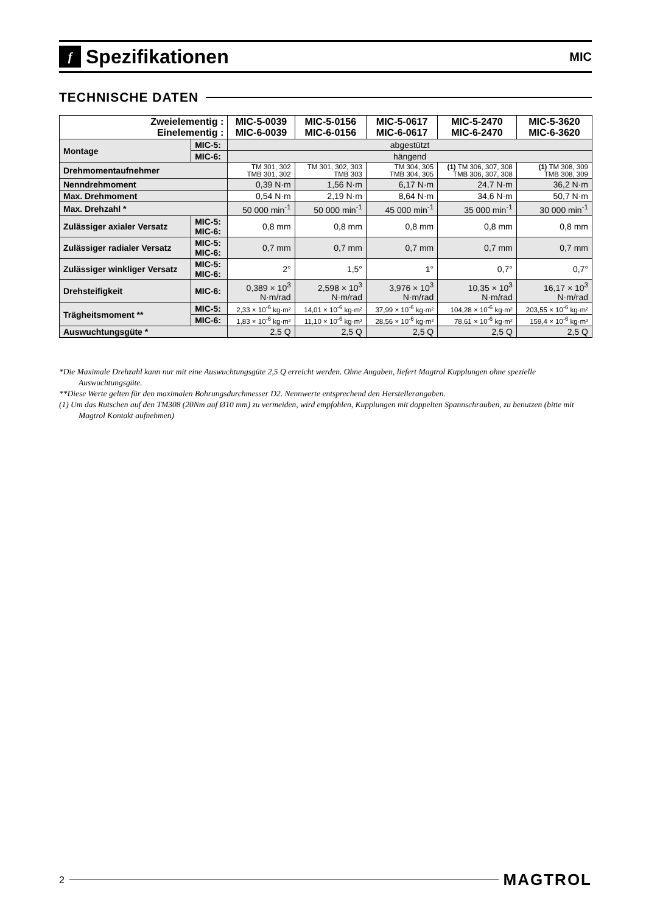f Spezifikationen
MIC
TECHNISCHE DATEN
| Zweielementig : Einelementig : | | MIC-5-0039 MIC-6-0039 | MIC-5-0156 MIC-6-0156 | MIC-5-0617 MIC-6-0617 | MIC-5-2470 MIC-6-2470 | MIC-5-3620 MIC-6-3620 |
| --- | --- | --- | --- | --- | --- | --- |
| Montage | MIC-5: | abgestützt | | | | |
| | MIC-6: | hängend | | | | |
| Drehmomentaufnehmer | | TM 301, 302 TMB 301, 302 | TM 301, 302, 303 TMB 303 | TM 304, 305 TMB 304, 305 | (1) TM 306, 307, 308 TMB 306, 307, 308 | (1) TM 308, 309 TMB 308, 309 |
| Nenndrehmoment | | 0,39 N·m | 1,56 N·m | 6,17 N·m | 24,7 N·m | 36,2 N·m |
| Max. Drehmoment | | 0,54 N·m | 2,19 N·m | 8,64 N·m | 34,6 N·m | 50,7 N·m |
| Max. Drehzahl * | | 50 000 min<sup>-1</sup> | 50 000 min<sup>-1</sup> | 45 000 min<sup>-1</sup> | 35 000 min<sup>-1</sup> | 30 000 min<sup>-1</sup> |
| Zulässiger axialer Versatz | MIC-5: MIC-6: | 0,8 mm | 0,8 mm | 0,8 mm | 0,8 mm | 0,8 mm |
| Zulässiger radialer Versatz | MIC-5: MIC-6: | 0,7 mm | 0,7 mm | 0,7 mm | 0,7 mm | 0,7 mm |
| Zulässiger winkliger Versatz | MIC-5: MIC-6: | 2° | 1,5° | 1° | 0,7° | 0,7° |
| Drehsteifigkeit | MIC-6: | 0,389 × 10<sup>3</sup> N·m/rad | 2,598 × 10<sup>3</sup> N·m/rad | 3,976 × 10<sup>3</sup> N·m/rad | 10,35 × 10<sup>3</sup> N·m/rad | 16,17 × 10<sup>3</sup> N·m/rad |
| Trägheitsmoment ** | MIC-5: | 2,33 × 10<sup>-6</sup> kg·m² | 14,01 × 10<sup>-6</sup> kg·m² | 37,99 × 10<sup>-6</sup> kg·m² | 104,28 × 10<sup>-6</sup> kg·m² | 203,55 × 10<sup>-6</sup> kg·m² |
| | MIC-6: | 1,83 × 10<sup>-6</sup> kg·m² | 11,10 × 10<sup>-6</sup> kg·m² | 28,56 × 10<sup>-6</sup> kg·m² | 78,61 × 10<sup>-6</sup> kg·m² | 159,4 × 10<sup>-6</sup> kg·m² |
| Auswuchtungsgüte * | | 2,5 Q | 2,5 Q | 2,5 Q | 2,5 Q | 2,5 Q |
*Die Maximale Drehzahl kann nur mit eine Auswuchtungsgüte 2,5 Q erreicht werden. Ohne Angaben, liefert Magtrol Kupplungen ohne spezielle Auswuchtungsgüte.
**Diese Werte gelten für den maximalen Bohrungsdurchmesser D2. Nennwerte entsprechend den Herstellerangaben.
(1) Um das Rutschen auf den TM308 (20Nm auf Ø10 mm) zu vermeiden, wird empfohlen, Kupplungen mit doppelten Spannschrauben, zu benutzen (bitte mit Magtrol Kontakt aufnehmen)
2
MAGTROL